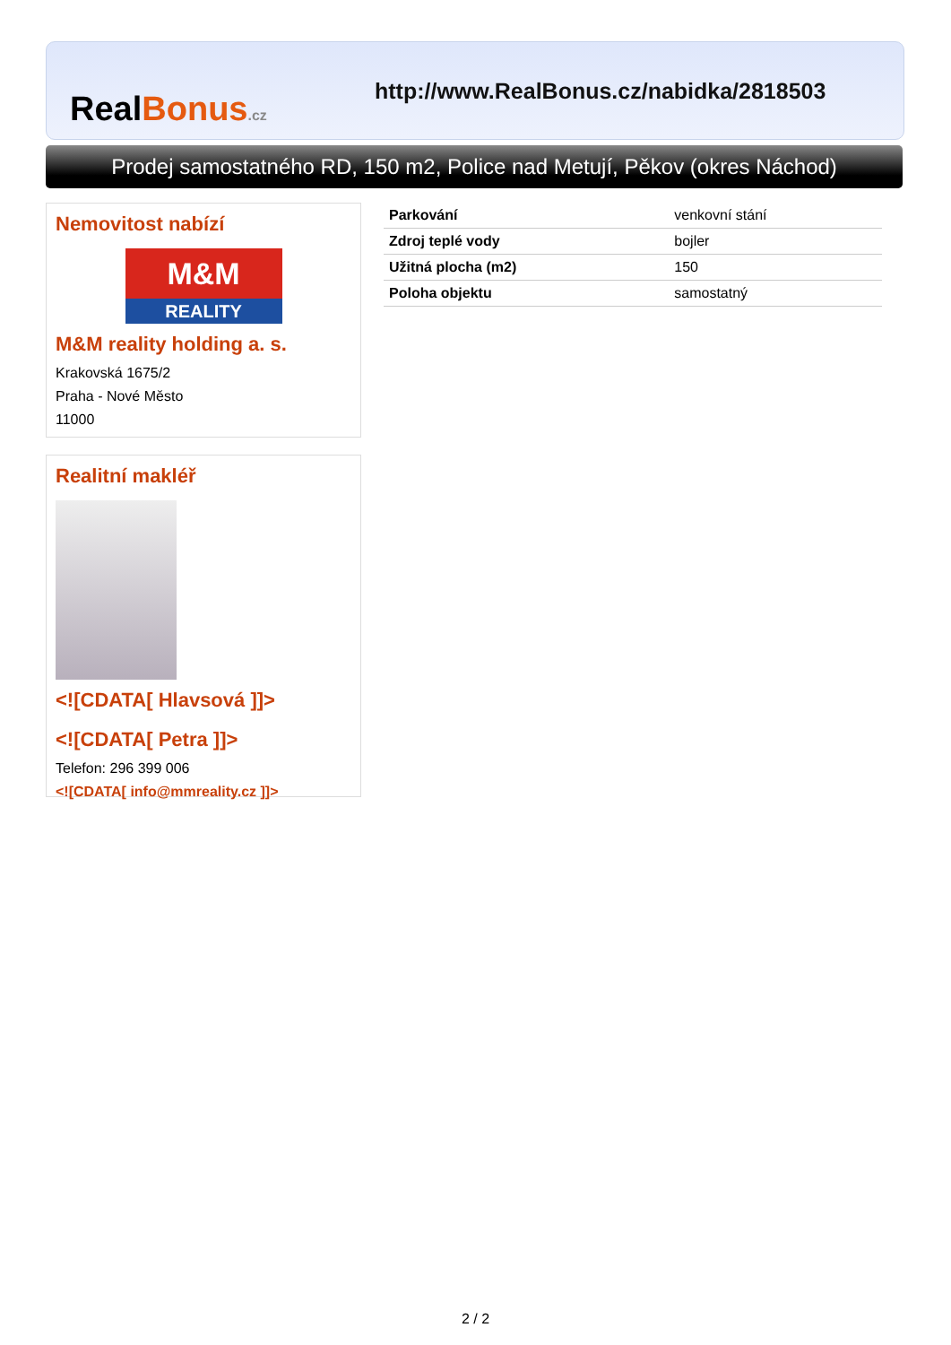RealBonus.cz
http://www.RealBonus.cz/nabidka/2818503
Prodej samostatného RD, 150 m2, Police nad Metují, Pěkov (okres Náchod)
Nemovitost nabízí
M&M
REALITY
M&M reality holding a. s.
Krakovská 1675/2
Praha - Nové Město
11000
Realitní makléř
<![CDATA[ Hlavsová ]]>
<![CDATA[ Petra ]]>
Telefon: 296 399 006
<![CDATA[ info@mmreality.cz ]]>
| Parkování | venkovní stání |
| Zdroj teplé vody | bojler |
| Užitná plocha (m2) | 150 |
| Poloha objektu | samostatný |
2 / 2